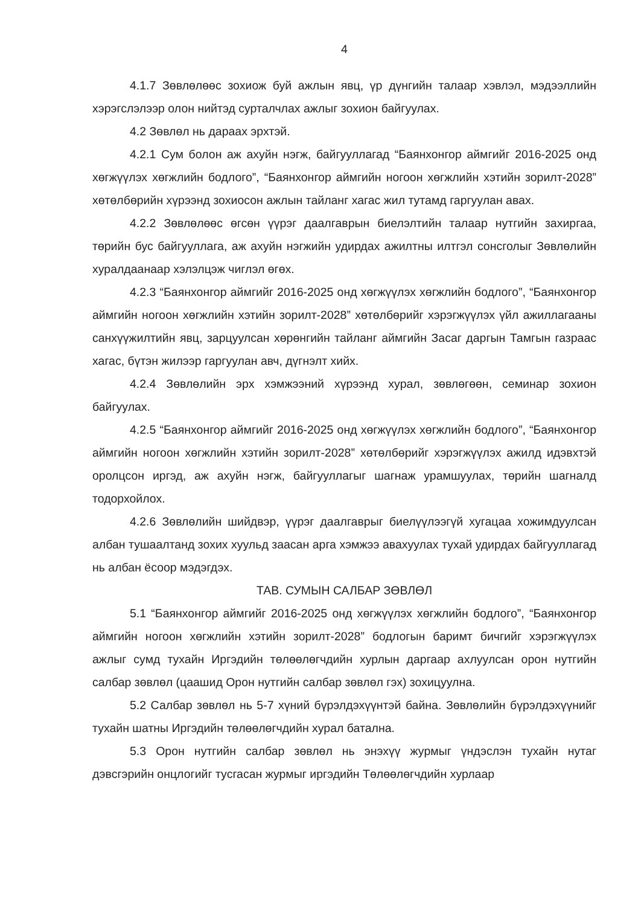4
4.1.7 Зөвлөлөөс зохиож буй ажлын явц, үр дүнгийн талаар хэвлэл, мэдээллийн хэрэгслэлээр олон нийтэд сурталчлах ажлыг зохион байгуулах.
4.2 Зөвлөл нь дараах эрхтэй.
4.2.1 Сум болон аж ахуйн нэгж, байгууллагад “Баянхонгор аймгийг 2016-2025 онд хөгжүүлэх хөгжлийн бодлого”, “Баянхонгор аймгийн ногоон хөгжлийн хэтийн зорилт-2028” хөтөлбөрийн хүрээнд зохиосон ажлын тайланг хагас жил тутамд гаргуулан авах.
4.2.2 Зөвлөлөөс өгсөн үүрэг даалгаврын биелэлтийн талаар нутгийн захиргаа, төрийн бус байгууллага, аж ахуйн нэгжийн удирдах ажилтны илтгэл сонсголыг Зөвлөлийн хуралдаанаар хэлэлцэж чиглэл өгөх.
4.2.3 “Баянхонгор аймгийг 2016-2025 онд хөгжүүлэх хөгжлийн бодлого”, “Баянхонгор аймгийн ногоон хөгжлийн хэтийн зорилт-2028” хөтөлбөрийг хэрэгжүүлэх үйл ажиллагааны санхүүжилтийн явц, зарцуулсан хөрөнгийн тайланг аймгийн Засаг даргын Тамгын газраас хагас, бүтэн жилээр гаргуулан авч, дүгнэлт хийх.
4.2.4 Зөвлөлийн эрх хэмжээний хүрээнд хурал, зөвлөгөөн, семинар зохион байгуулах.
4.2.5 “Баянхонгор аймгийг 2016-2025 онд хөгжүүлэх хөгжлийн бодлого”, “Баянхонгор аймгийн ногоон хөгжлийн хэтийн зорилт-2028” хөтөлбөрийг хэрэгжүүлэх ажилд идэвхтэй оролцсон иргэд, аж ахуйн нэгж, байгууллагыг шагнаж урамшуулах, төрийн шагналд тодорхойлох.
4.2.6 Зөвлөлийн шийдвэр, үүрэг даалгаврыг биелүүлээгүй хугацаа хожимдуулсан албан тушаалтанд зохих хуульд заасан арга хэмжээ авахуулах тухай удирдах байгууллагад нь албан ёсоор мэдэгдэх.
ТАВ. СУМЫН САЛБАР ЗӨВЛӨЛ
5.1 “Баянхонгор аймгийг 2016-2025 онд хөгжүүлэх хөгжлийн бодлого”, “Баянхонгор аймгийн ногоон хөгжлийн хэтийн зорилт-2028” бодлогын баримт бичгийг хэрэгжүүлэх ажлыг сумд тухайн Иргэдийн төлөөлөгчдийн хурлын даргаар ахлуулсан орон нутгийн салбар зөвлөл (цаашид Орон нутгийн салбар зөвлөл гэх) зохицуулна.
5.2 Салбар зөвлөл нь 5-7 хүний бүрэлдэхүүнтэй байна. Зөвлөлийн бүрэлдэхүүнийг тухайн шатны Иргэдийн төлөөлөгчдийн хурал батална.
5.3 Орон нутгийн салбар зөвлөл нь энэхүү журмыг үндэслэн тухайн нутаг дэвсгэрийн онцлогийг тусгасан журмыг иргэдийн Төлөөлөгчдийн хурлаар